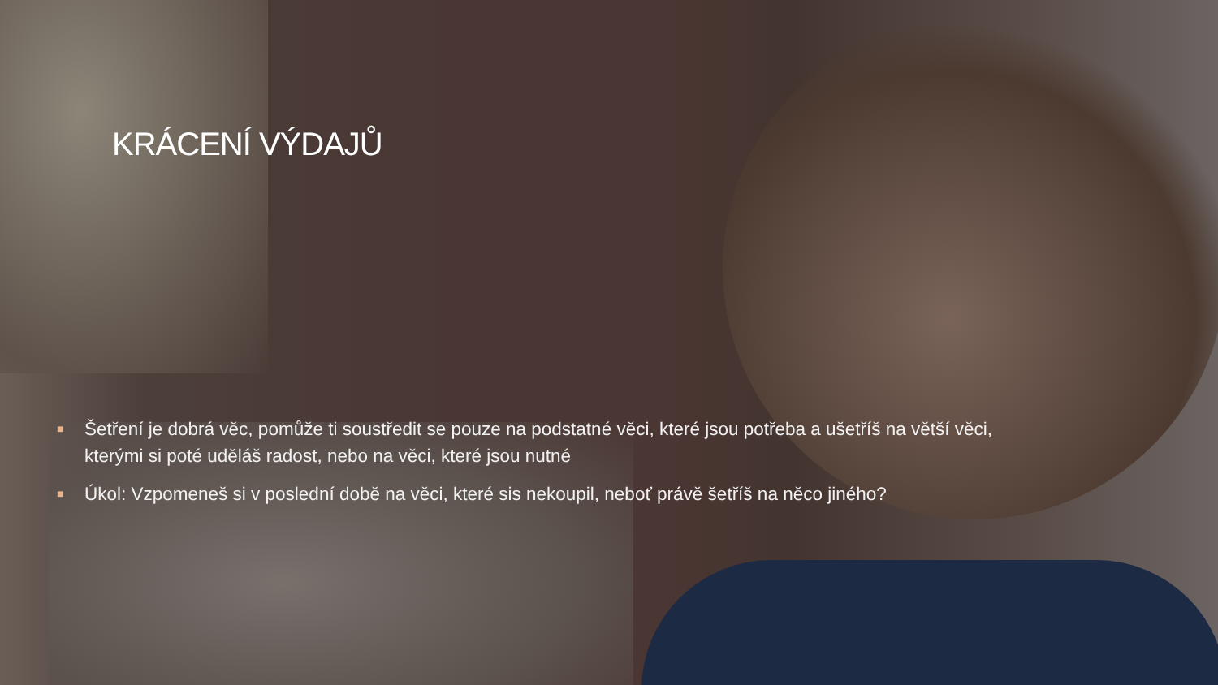KRÁCENÍ VÝDAJŮ
■ Šetření je dobrá věc, pomůže ti soustředit se pouze na podstatné věci, které jsou potřeba a ušetříš na větší věci, kterými si poté uděláš radost, nebo na věci, které jsou nutné
■ Úkol: Vzpomeneš si v poslední době na věci, které sis nekoupil, neboť právě šetříš na něco jiného?